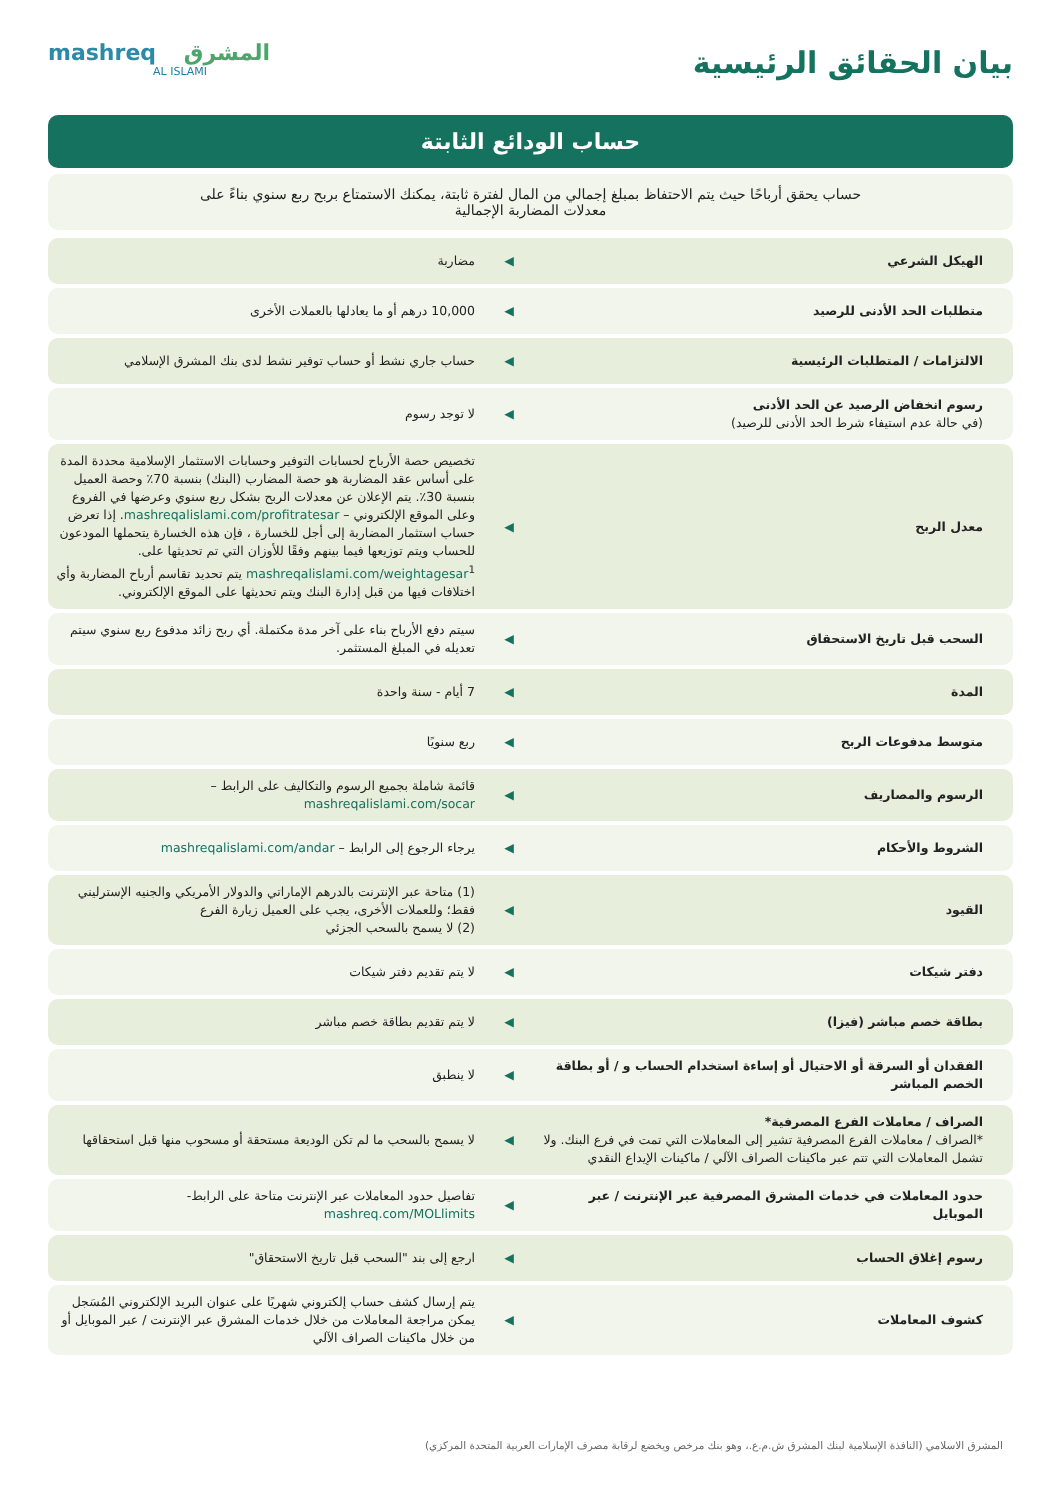بيان الحقائق الرئيسية
mashreq المشرق
AL ISLAMI
حساب الودائع الثابتة
حساب يحقق أرباحًا حيث يتم الاحتفاظ بمبلغ إجمالي من المال لفترة ثابتة، يمكنك الاستمتاع بربح ربع سنوي بناءً على معدلات المضاربة الإجمالية
| الهيكل الشرعي | ◀ | مضاربة |
| متطلبات الحد الأدنى للرصيد | ◀ | 10,000 درهم أو ما يعادلها بالعملات الأخرى |
| الالتزامات / المتطلبات الرئيسية | ◀ | حساب جاري نشط أو حساب توفير نشط لدى بنك المشرق الإسلامي |
| رسوم انخفاض الرصيد عن الحد الأدنى (في حالة عدم استيفاء شرط الحد الأدنى للرصيد) | ◀ | لا توجد رسوم |
| معدل الربح | ◀ | تخصيص حصة الأرباح لحسابات التوفير وحسابات الاستثمار الإسلامية محددة المدة على أساس عقد المضاربة هو حصة المضارب (البنك) بنسبة 70٪ وحصة العميل بنسبة 30٪. يتم الإعلان عن معدلات الربح بشكل ربع سنوي وعرضها في الفروع وعلى الموقع الإلكتروني – mashreqalislami.com/profitratesar . إذا تعرض حساب استثمار المضاربة إلى أجل للخسارة ، فإن هذه الخسارة يتحملها المودعون للحساب ويتم توزيعها فيما بينهم وفقًا للأوزان التي تم تحديثها على. mashreqalislami.com/weightagesar<sup>1</sup> يتم تحديد تقاسم أرباح المضاربة وأي اختلافات فيها من قبل إدارة البنك ويتم تحديثها على الموقع الإلكتروني. |
| السحب قبل تاريخ الاستحقاق | ◀ | سيتم دفع الأرباح بناء على آخر مدة مكتملة. أي ربح زائد مدفوع ربع سنوي سيتم تعديله في المبلغ المستثمر. |
| المدة | ◀ | 7 أيام - سنة واحدة |
| متوسط مدفوعات الربح | ◀ | ربع سنويًا |
| الرسوم والمصاريف | ◀ | قائمة شاملة بجميع الرسوم والتكاليف على الرابط – mashreqalislami.com/socar |
| الشروط والأحكام | ◀ | يرجاء الرجوع إلى الرابط – mashreqalislami.com/andar |
| القيود | ◀ | (1) متاحة عبر الإنترنت بالدرهم الإماراتي والدولار الأمريكي والجنيه الإسترليني فقط؛ وللعملات الأخرى، يجب على العميل زيارة الفرع (2) لا يسمح بالسحب الجزئي |
| دفتر شيكات | ◀ | لا يتم تقديم دفتر شيكات |
| بطاقة خصم مباشر (فيزا) | ◀ | لا يتم تقديم بطاقة خصم مباشر |
| الفقدان أو السرقة أو الاحتيال أو إساءة استخدام الحساب و / أو بطاقة الخصم المباشر | ◀ | لا ينطبق |
| الصراف / معاملات الفرع المصرفية* *الصراف / معاملات الفرع المصرفية تشير إلى المعاملات التي تمت في فرع البنك. ولا تشمل المعاملات التي تتم عبر ماكينات الصراف الآلي / ماكينات الإيداع النقدي | ◀ | لا يسمح بالسحب ما لم تكن الوديعة مستحقة أو مسحوب منها قبل استحقاقها |
| حدود المعاملات في خدمات المشرق المصرفية عبر الإنترنت / عبر الموبايل | ◀ | تفاصيل حدود المعاملات عبر الإنترنت متاحة على الرابط- mashreq.com/MOLlimits |
| رسوم إغلاق الحساب | ◀ | ارجع إلى بند "السحب قبل تاريخ الاستحقاق" |
| كشوف المعاملات | ◀ | يتم إرسال كشف حساب إلكتروني شهريًا على عنوان البريد الإلكتروني المُسَجل يمكن مراجعة المعاملات من خلال خدمات المشرق عبر الإنترنت / عبر الموبايل أو من خلال ماكينات الصراف الآلي |
المشرق الاسلامي (النافذة الإسلامية لبنك المشرق ش.م.ع.، وهو بنك مرخص ويخضع لرقابة مصرف الإمارات العربية المتحدة المركزي)